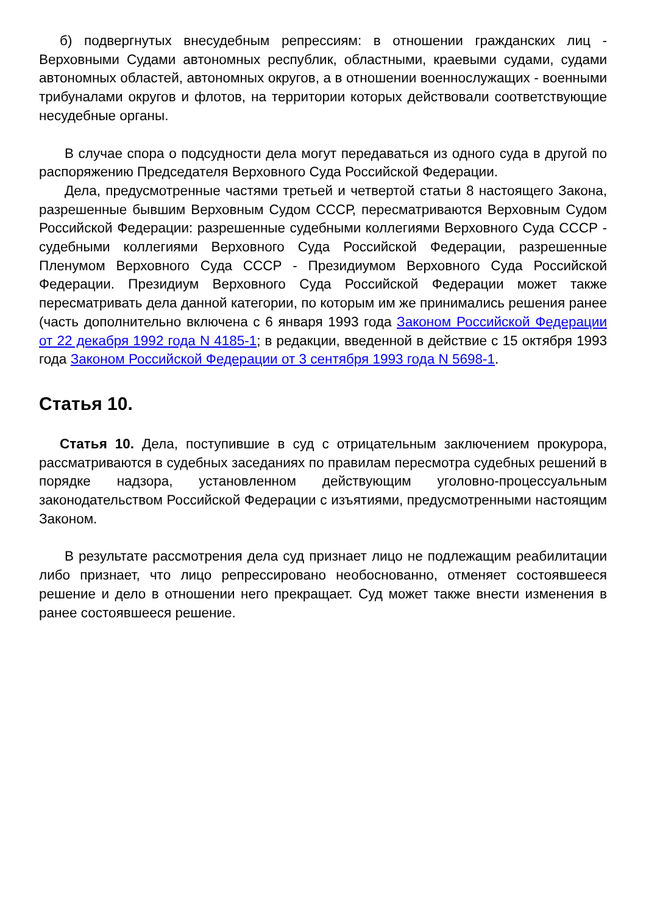б) подвергнутых внесудебным репрессиям: в отношении гражданских лиц - Верховными Судами автономных республик, областными, краевыми судами, судами автономных областей, автономных округов, а в отношении военнослужащих - военными трибуналами округов и флотов, на территории которых действовали соответствующие несудебные органы.
В случае спора о подсудности дела могут передаваться из одного суда в другой по распоряжению Председателя Верховного Суда Российской Федерации.
Дела, предусмотренные частями третьей и четвертой статьи 8 настоящего Закона, разрешенные бывшим Верховным Судом СССР, пересматриваются Верховным Судом Российской Федерации: разрешенные судебными коллегиями Верховного Суда СССР - судебными коллегиями Верховного Суда Российской Федерации, разрешенные Пленумом Верховного Суда СССР - Президиумом Верховного Суда Российской Федерации. Президиум Верховного Суда Российской Федерации может также пересматривать дела данной категории, по которым им же принимались решения ранее (часть дополнительно включена с 6 января 1993 года Законом Российской Федерации от 22 декабря 1992 года N 4185-1; в редакции, введенной в действие с 15 октября 1993 года Законом Российской Федерации от 3 сентября 1993 года N 5698-1.
Статья 10.
Статья 10. Дела, поступившие в суд с отрицательным заключением прокурора, рассматриваются в судебных заседаниях по правилам пересмотра судебных решений в порядке надзора, установленном действующим уголовно-процессуальным законодательством Российской Федерации с изъятиями, предусмотренными настоящим Законом.
В результате рассмотрения дела суд признает лицо не подлежащим реабилитации либо признает, что лицо репрессировано необоснованно, отменяет состоявшееся решение и дело в отношении него прекращает. Суд может также внести изменения в ранее состоявшееся решение.